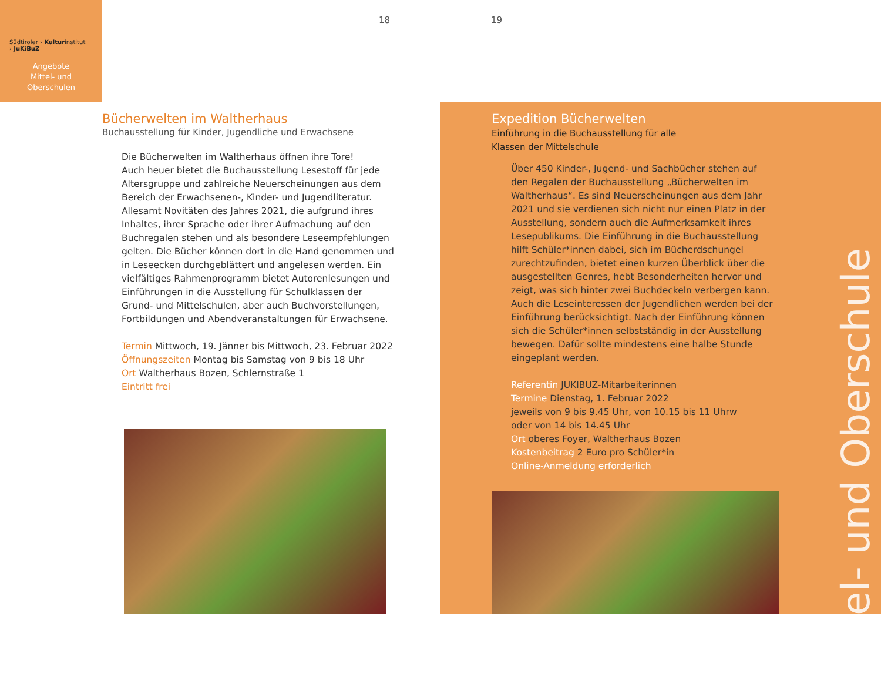Südtiroler › Kulturinstitut
› JuKiBuZ
Angebote
Mittel- und
Oberschulen
18 19
Bücherwelten im Waltherhaus
Buchausstellung für Kinder, Jugendliche und Erwachsene
Die Bücherwelten im Waltherhaus öffnen ihre Tore!
Auch heuer bietet die Buchausstellung Lesestoff für jede Altersgruppe und zahlreiche Neuerscheinungen aus dem Bereich der Erwachsenen-, Kinder- und Jugendliteratur. Allesamt Novitäten des Jahres 2021, die aufgrund ihres Inhaltes, ihrer Sprache oder ihrer Aufmachung auf den Buchregalen stehen und als besondere Leseempfehlungen gelten. Die Bücher können dort in die Hand genommen und in Leseecken durchgeblättert und angelesen werden. Ein vielfältiges Rahmenprogramm bietet Autorenlesungen und Einführungen in die Ausstellung für Schulklassen der Grund- und Mittelschulen, aber auch Buchvorstellungen, Fortbildungen und Abendveranstaltungen für Erwachsene.
Termin Mittwoch, 19. Jänner bis Mittwoch, 23. Februar 2022
Öffnungszeiten Montag bis Samstag von 9 bis 18 Uhr
Ort Waltherhaus Bozen, Schlernstraße 1
Eintritt frei
Expedition Bücherwelten
Einführung in die Buchausstellung für alle
Klassen der Mittelschule
Über 450 Kinder-, Jugend- und Sachbücher stehen auf den Regalen der Buchausstellung „Bücherwelten im Waltherhaus“. Es sind Neuerscheinungen aus dem Jahr 2021 und sie verdienen sich nicht nur einen Platz in der Ausstellung, sondern auch die Aufmerksamkeit ihres Lesepublikums. Die Einführung in die Buchausstellung hilft Schüler*innen dabei, sich im Bücherdschungel zurechtzufinden, bietet einen kurzen Überblick über die ausgestellten Genres, hebt Besonderheiten hervor und zeigt, was sich hinter zwei Buchdeckeln verbergen kann. Auch die Leseinteressen der Jugendlichen werden bei der Einführung berücksichtigt. Nach der Einführung können sich die Schüler*innen selbstständig in der Ausstellung bewegen. Dafür sollte mindestens eine halbe Stunde eingeplant werden.
Referentin JUKIBUZ-Mitarbeiterinnen
Termine Dienstag, 1. Februar 2022
jeweils von 9 bis 9.45 Uhr, von 10.15 bis 11 Uhrw
oder von 14 bis 14.45 Uhr
Ort oberes Foyer, Waltherhaus Bozen
Kostenbeitrag 2 Euro pro Schüler*in
Online-Anmeldung erforderlich
Mittel- und Oberschule